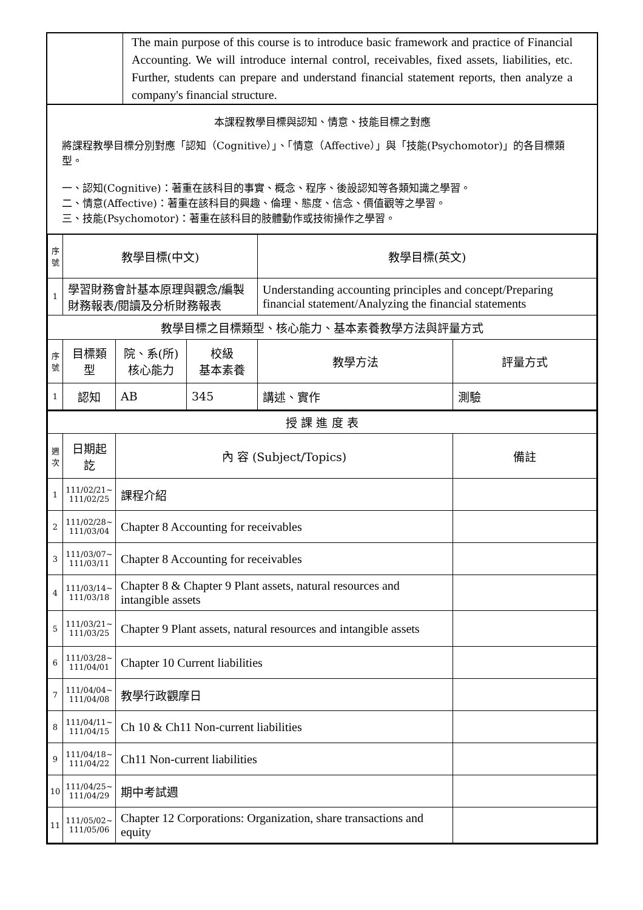| | The main purpose of this course is to introduce basic framework and practice of Financial Accounting. We will introduce internal control, receivables, fixed assets, liabilities, etc. Further, students can prepare and understand financial statement reports, then analyze a company's financial structure. |
本課程教學目標與認知、情意、技能目標之對應
將課程教學目標分別對應「認知（Cognitive）」、「情意（Affective）」與「技能(Psychomotor)」的各目標類型。
一、認知(Cognitive)：著重在該科目的事實、概念、程序、後設認知等各類知識之學習。
二、情意(Affective)：著重在該科目的興趣、倫理、態度、信念、價值觀等之學習。
三、技能(Psychomotor)：著重在該科目的肢體動作或技術操作之學習。
| 序號 | 教學目標(中文) | | | 教學目標(英文) | |
| --- | --- | --- | --- | --- | --- |
| 1 | 學習財務會計基本原理與觀念/編製財務報表/閱讀及分析財務報表 | | | Understanding accounting principles and concept/Preparing financial statement/Analyzing the financial statements | |
| 教學目標之目標類型、核心能力、基本素養教學方法與評量方式 | | | | | |
| 序號 | 目標類型 | 院、系(所) 核心能力 | 校級 基本素養 | 教學方法 | 評量方式 |
| 1 | 認知 | AB | 345 | 講述、實作 | 測驗 |
| 授 課 進 度 表 | | | |
| 週次 | 日期起訖 | 內 容 (Subject/Topics) | 備註 |
| 1 | 111/02/21~ 111/02/25 | 課程介紹 | |
| 2 | 111/02/28~ 111/03/04 | Chapter 8 Accounting for receivables | |
| 3 | 111/03/07~ 111/03/11 | Chapter 8 Accounting for receivables | |
| 4 | 111/03/14~ 111/03/18 | Chapter 8 & Chapter 9 Plant assets, natural resources and intangible assets | |
| 5 | 111/03/21~ 111/03/25 | Chapter 9 Plant assets, natural resources and intangible assets | |
| 6 | 111/03/28~ 111/04/01 | Chapter 10 Current liabilities | |
| 7 | 111/04/04~ 111/04/08 | 教學行政觀摩日 | |
| 8 | 111/04/11~ 111/04/15 | Ch 10 & Ch11 Non-current liabilities | |
| 9 | 111/04/18~ 111/04/22 | Ch11 Non-current liabilities | |
| 10 | 111/04/25~ 111/04/29 | 期中考試週 | |
| 11 | 111/05/02~ 111/05/06 | Chapter 12 Corporations: Organization, share transactions and equity | |